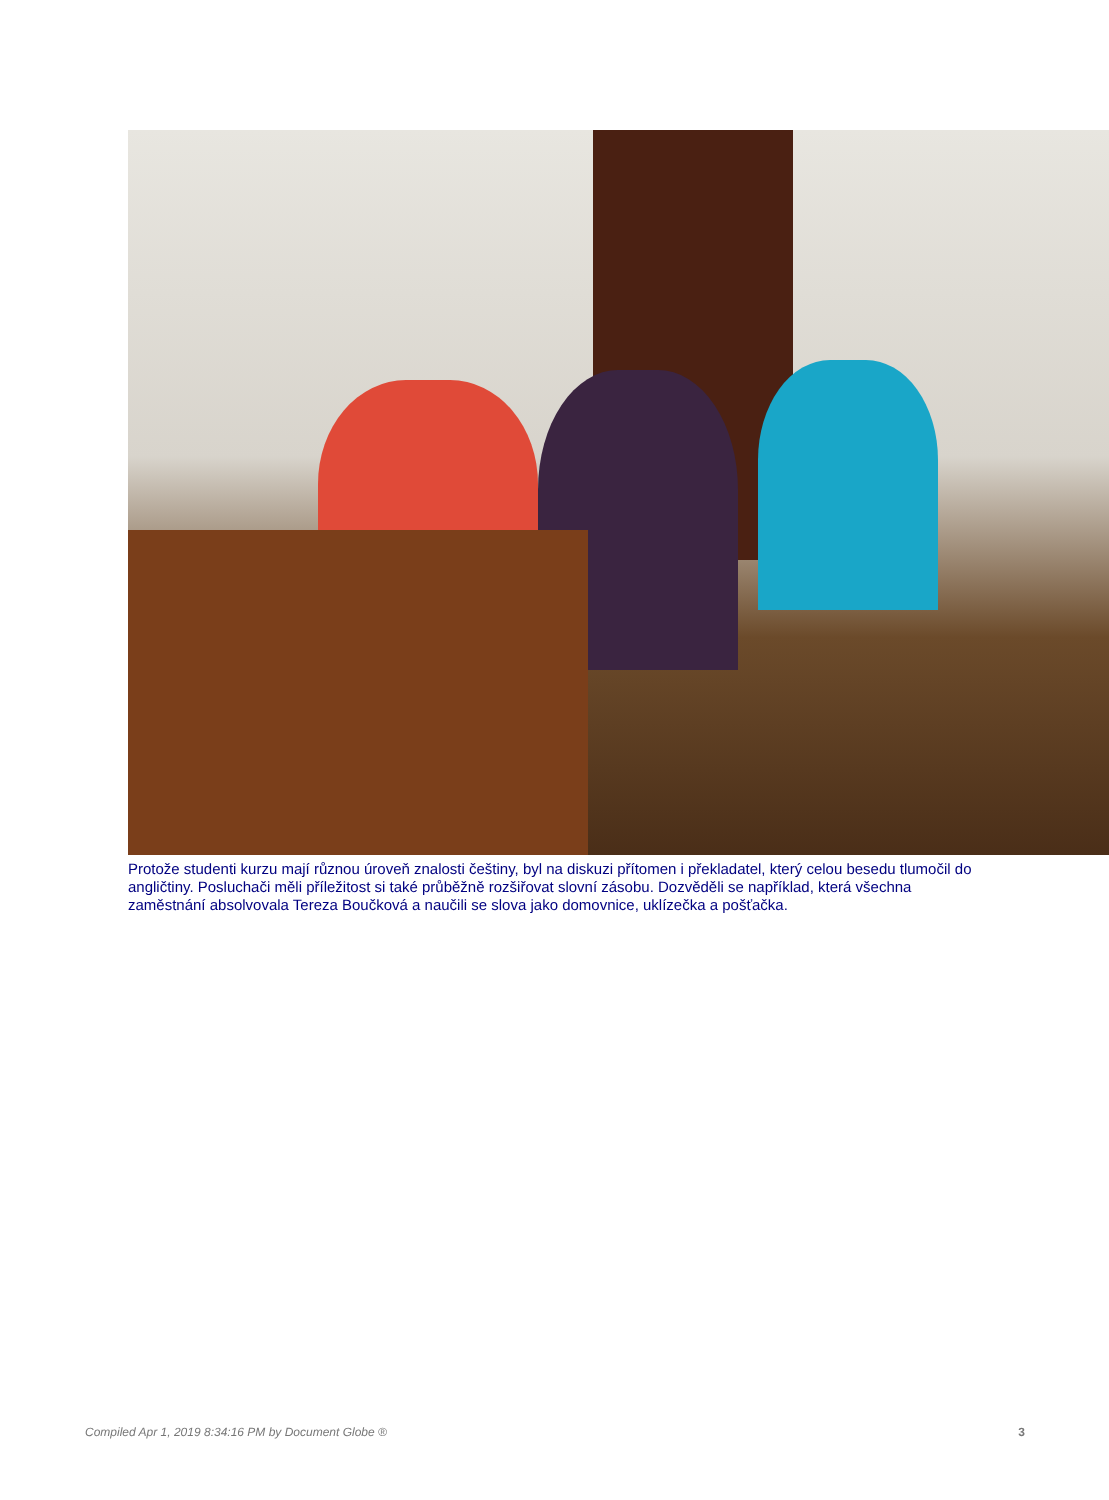Protože studenti kurzu mají různou úroveň znalosti češtiny, byl na diskuzi přítomen i překladatel, který celou besedu tlumočil do angličtiny. Posluchači měli příležitost si také průběžně rozšiřovat slovní zásobu. Dozvěděli se například, která všechna zaměstnání absolvovala Tereza Boučková a naučili se slova jako domovnice, uklízečka a pošťačka.
Compiled Apr 1, 2019 8:34:16 PM by Document Globe ® 3